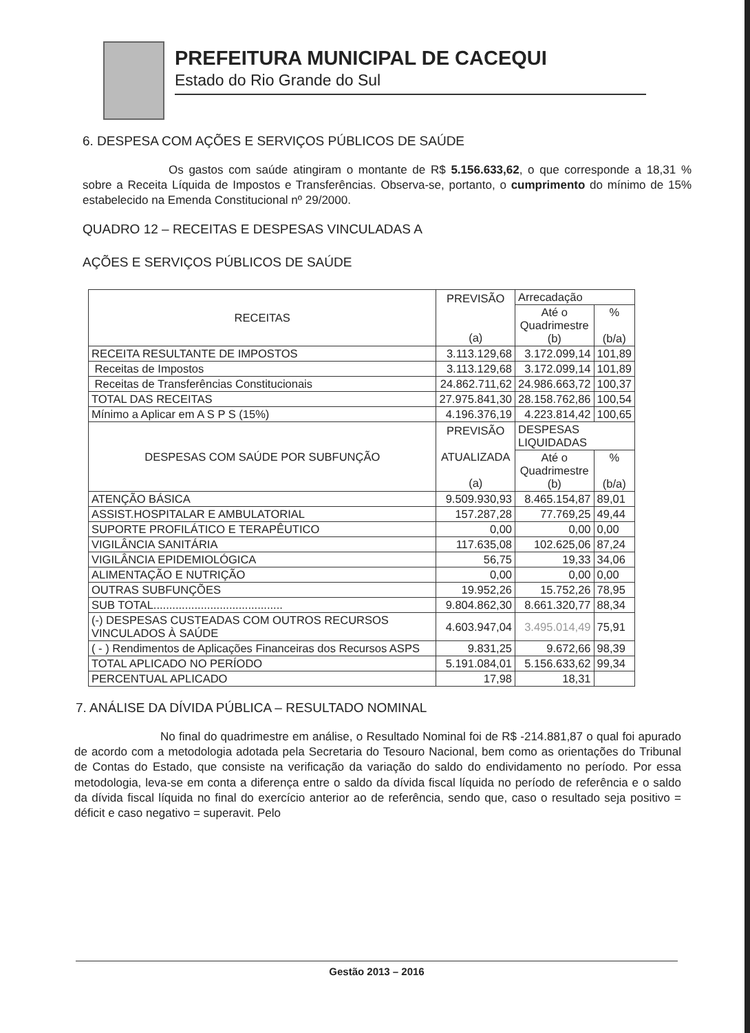PREFEITURA MUNICIPAL DE CACEQUI
Estado do Rio Grande do Sul
6. DESPESA COM AÇÕES E SERVIÇOS PÚBLICOS DE SAÚDE
Os gastos com saúde atingiram o montante de R$ 5.156.633,62, o que corresponde a 18,31 % sobre a Receita Líquida de Impostos e Transferências. Observa-se, portanto, o cumprimento do mínimo de 15% estabelecido na Emenda Constitucional nº 29/2000.
QUADRO 12 – RECEITAS E DESPESAS VINCULADAS A
AÇÕES E SERVIÇOS PÚBLICOS DE SAÚDE
| RECEITAS | PREVISÃO (a) | Arrecadação | |
| --- | --- | --- | --- |
| | | Até o Quadrimestre (b) | % (b/a) |
| RECEITA RESULTANTE DE IMPOSTOS | 3.113.129,68 | 3.172.099,14 | 101,89 |
| Receitas de Impostos | 3.113.129,68 | 3.172.099,14 | 101,89 |
| Receitas de Transferências Constitucionais | 24.862.711,62 | 24.986.663,72 | 100,37 |
| TOTAL DAS RECEITAS | 27.975.841,30 | 28.158.762,86 | 100,54 |
| Mínimo a Aplicar em A S P S (15%) | 4.196.376,19 | 4.223.814,42 | 100,65 |
| DESPESAS COM SAÚDE POR SUBFUNÇÃO | PREVISÃO ATUALIZADA (a) | DESPESAS LIQUIDADAS | |
| | | Até o Quadrimestre (b) | % (b/a) |
| ATENÇÃO BÁSICA | 9.509.930,93 | 8.465.154,87 | 89,01 |
| ASSIST.HOSPITALAR E AMBULATORIAL | 157.287,28 | 77.769,25 | 49,44 |
| SUPORTE PROFILÁTICO E TERAPÊUTICO | 0,00 | 0,00 | 0,00 |
| VIGILÂNCIA SANITÁRIA | 117.635,08 | 102.625,06 | 87,24 |
| VIGILÂNCIA EPIDEMIOLÓGICA | 56,75 | 19,33 | 34,06 |
| ALIMENTAÇÃO E NUTRIÇÃO | 0,00 | 0,00 | 0,00 |
| OUTRAS SUBFUNÇÕES | 19.952,26 | 15.752,26 | 78,95 |
| SUB TOTAL......................................... | 9.804.862,30 | 8.661.320,77 | 88,34 |
| (-) DESPESAS CUSTEADAS COM OUTROS RECURSOS VINCULADOS À SAÚDE | 4.603.947,04 | 3.495.014,49 | 75,91 |
| ( - ) Rendimentos de Aplicações Financeiras dos Recursos ASPS | 9.831,25 | 9.672,66 | 98,39 |
| TOTAL APLICADO NO PERÍODO | 5.191.084,01 | 5.156.633,62 | 99,34 |
| PERCENTUAL APLICADO | 17,98 | 18,31 | |
7. ANÁLISE DA DÍVIDA PÚBLICA – RESULTADO NOMINAL
No final do quadrimestre em análise, o Resultado Nominal foi de R$ -214.881,87 o qual foi apurado de acordo com a metodologia adotada pela Secretaria do Tesouro Nacional, bem como as orientações do Tribunal de Contas do Estado, que consiste na verificação da variação do saldo do endividamento no período. Por essa metodologia, leva-se em conta a diferença entre o saldo da dívida fiscal líquida no período de referência e o saldo da dívida fiscal líquida no final do exercício anterior ao de referência, sendo que, caso o resultado seja positivo = déficit e caso negativo = superavit. Pelo
Gestão 2013 – 2016